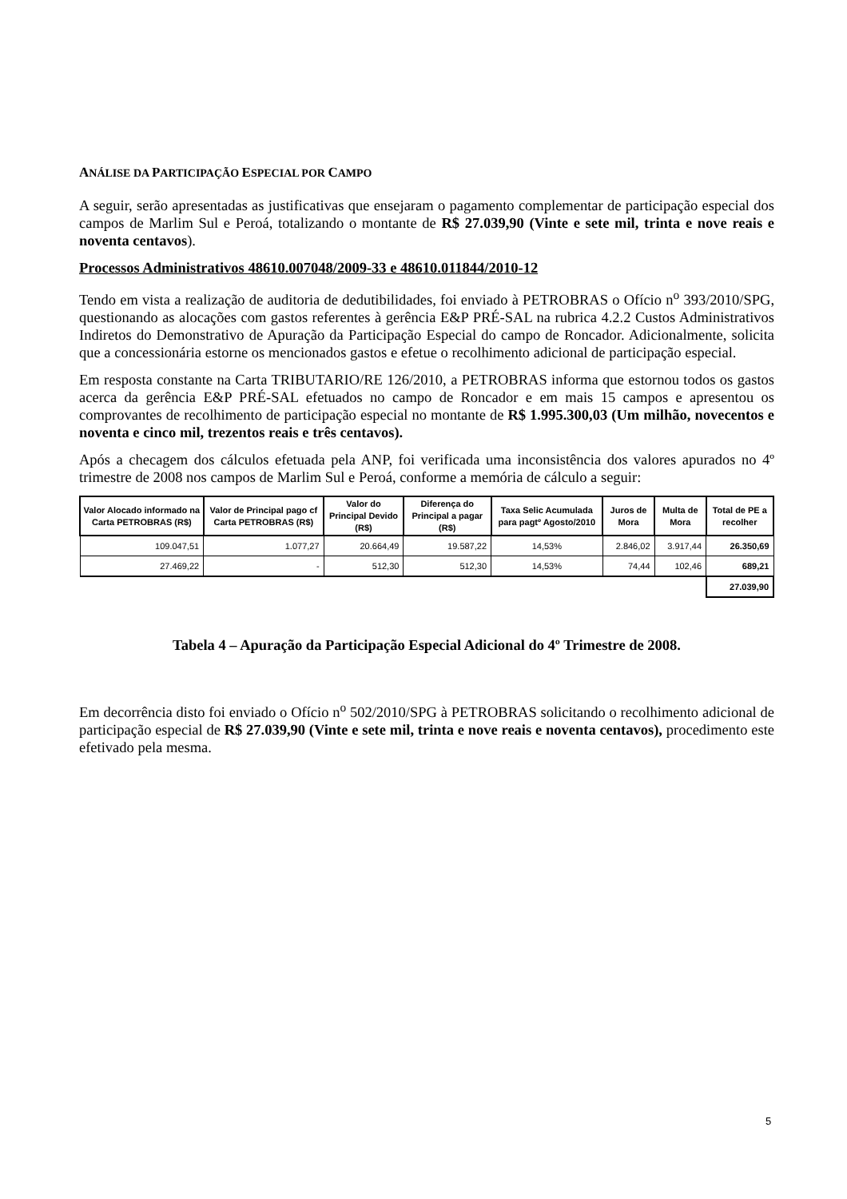ANÁLISE DA PARTICIPAÇÃO ESPECIAL POR CAMPO
A seguir, serão apresentadas as justificativas que ensejaram o pagamento complementar de participação especial dos campos de Marlim Sul e Peroá, totalizando o montante de R$ 27.039,90 (Vinte e sete mil, trinta e nove reais e noventa centavos).
Processos Administrativos 48610.007048/2009-33 e 48610.011844/2010-12
Tendo em vista a realização de auditoria de dedutibilidades, foi enviado à PETROBRAS o Ofício n<sup>o</sup> 393/2010/SPG, questionando as alocações com gastos referentes à gerência E&P PRÉ-SAL na rubrica 4.2.2 Custos Administrativos Indiretos do Demonstrativo de Apuração da Participação Especial do campo de Roncador. Adicionalmente, solicita que a concessionária estorne os mencionados gastos e efetue o recolhimento adicional de participação especial.
Em resposta constante na Carta TRIBUTARIO/RE 126/2010, a PETROBRAS informa que estornou todos os gastos acerca da gerência E&P PRÉ-SAL efetuados no campo de Roncador e em mais 15 campos e apresentou os comprovantes de recolhimento de participação especial no montante de R$ 1.995.300,03 (Um milhão, novecentos e noventa e cinco mil, trezentos reais e três centavos).
Após a checagem dos cálculos efetuada pela ANP, foi verificada uma inconsistência dos valores apurados no 4º trimestre de 2008 nos campos de Marlim Sul e Peroá, conforme a memória de cálculo a seguir:
| Valor Alocado informado na Carta PETROBRAS (R$) | Valor de Principal pago cf Carta PETROBRAS (R$) | Valor do Principal Devido (R$) | Diferença do Principal a pagar (R$) | Taxa Selic Acumulada para pagtº Agosto/2010 | Juros de Mora | Multa de Mora | Total de PE a recolher |
| --- | --- | --- | --- | --- | --- | --- | --- |
| 109.047,51 | 1.077,27 | 20.664,49 | 19.587,22 | 14,53% | 2.846,02 | 3.917,44 | 26.350,69 |
| 27.469,22 | - | 512,30 | 512,30 | 14,53% | 74,44 | 102,46 | 689,21 |
| | | | | | | | 27.039,90 |
Tabela 4 – Apuração da Participação Especial Adicional do 4º Trimestre de 2008.
Em decorrência disto foi enviado o Ofício n<sup>o</sup> 502/2010/SPG à PETROBRAS solicitando o recolhimento adicional de participação especial de R$ 27.039,90 (Vinte e sete mil, trinta e nove reais e noventa centavos), procedimento este efetivado pela mesma.
5